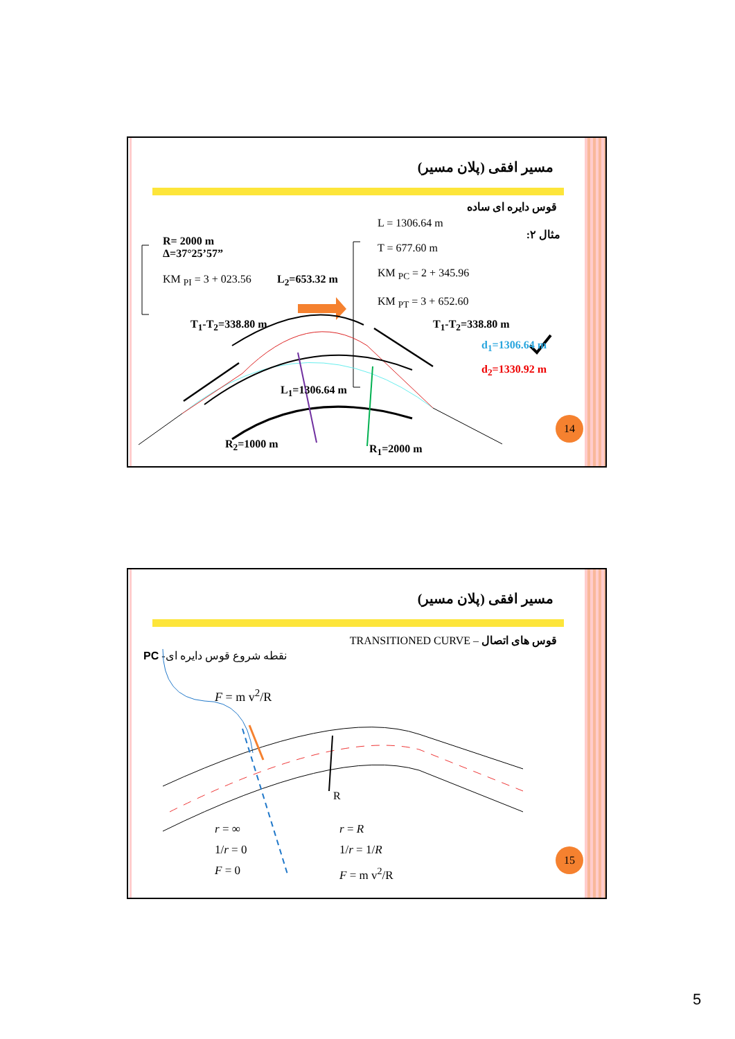مسیر افقی (پلان مسیر)
قوس دایره ای ساده
مثال ۲:
R= 2000 m
Δ=37°25’57”
KM <sub>PI</sub> = 3 + 023.56
L = 1306.64 m
T = 677.60 m
KM <sub>PC</sub> = 2 + 345.96
KM <sub>PT</sub> = 3 + 652.60
L<sub>2</sub>=653.32 m
T<sub>1</sub>-T<sub>2</sub>=338.80 m T<sub>1</sub>-T<sub>2</sub>=338.80 m
d<sub>1</sub>=1306.64 m
d<sub>2</sub>=1330.92 m
L<sub>1</sub>=1306.64 m
R<sub>2</sub>=1000 m R<sub>1</sub>=2000 m
14
مسیر افقی (پلان مسیر)
TRANSITIONED CURVE – قوس های اتصال
PC نقطه شروع قوس دایره ای-
F = m v<sup>2</sup>/R
R
r = ∞
1/r = 0
F = 0
r = R
1/r = 1/R
F = m v<sup>2</sup>/R
15
5